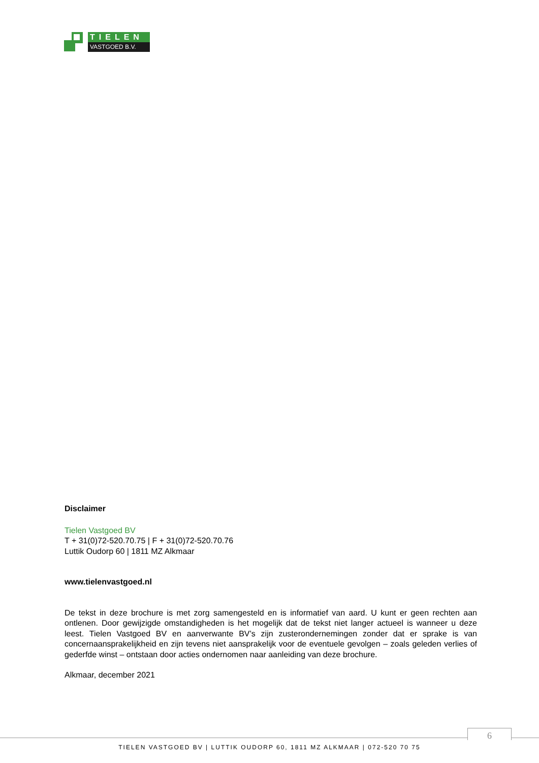TIELEN
VASTGOED B.V.
Disclaimer
Tielen Vastgoed BV
T + 31(0)72-520.70.75 | F + 31(0)72-520.70.76
Luttik Oudorp 60 | 1811 MZ Alkmaar
www.tielenvastgoed.nl
De tekst in deze brochure is met zorg samengesteld en is informatief van aard. U kunt er geen rechten aan ontlenen. Door gewijzigde omstandigheden is het mogelijk dat de tekst niet langer actueel is wanneer u deze leest. Tielen Vastgoed BV en aanverwante BV’s zijn zusterondernemingen zonder dat er sprake is van concernaansprakelijkheid en zijn tevens niet aansprakelijk voor de eventuele gevolgen – zoals geleden verlies of gederfde winst – ontstaan door acties ondernomen naar aanleiding van deze brochure.
Alkmaar, december 2021
6
TIELEN VASTGOED BV | LUTTIK OUDORP 60, 1811 MZ ALKMAAR | 072-520 70 75